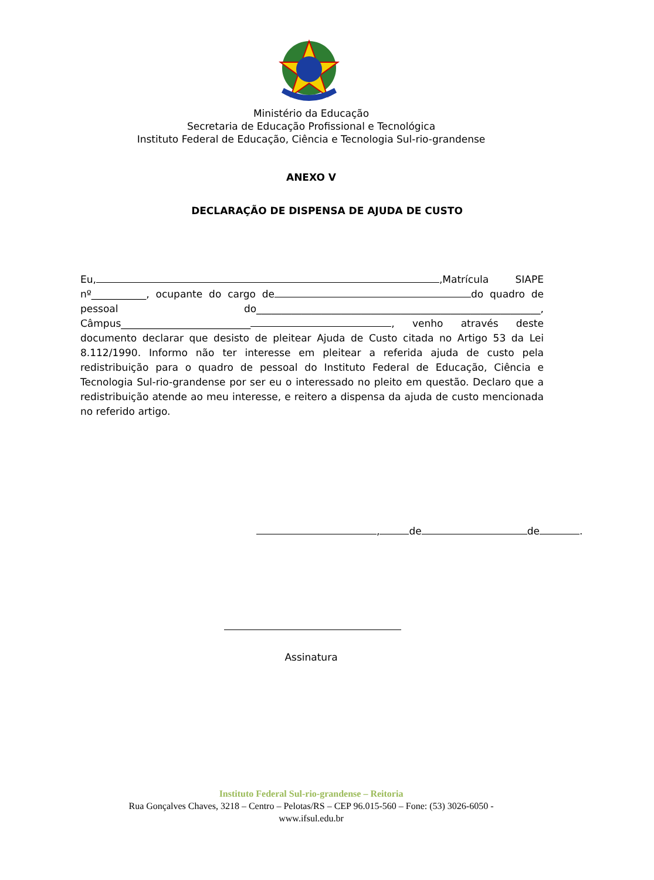Ministério da Educação
Secretaria de Educação Profissional e Tecnológica
Instituto Federal de Educação, Ciência e Tecnologia Sul-rio-grandense
ANEXO V
DECLARAÇÃO DE DISPENSA DE AJUDA DE CUSTO
Eu, ,Matrícula SIAPE nº___________, ocupante do cargo de do quadro de pessoal do_________________________________________________________, Câmpus__________________________ , venho através deste documento declarar que desisto de pleitear Ajuda de Custo citada no Artigo 53 da Lei 8.112/1990. Informo não ter interesse em pleitear a referida ajuda de custo pela redistribuição para o quadro de pessoal do Instituto Federal de Educação, Ciência e Tecnologia Sul-rio-grandense por ser eu o interessado no pleito em questão. Declaro que a redistribuição atende ao meu interesse, e reitero a dispensa da ajuda de custo mencionada no referido artigo.
, de de .
Assinatura
Instituto Federal Sul-rio-grandense – Reitoria
Rua Gonçalves Chaves, 3218 – Centro – Pelotas/RS – CEP 96.015-560 – Fone: (53) 3026-6050 -
www.ifsul.edu.br